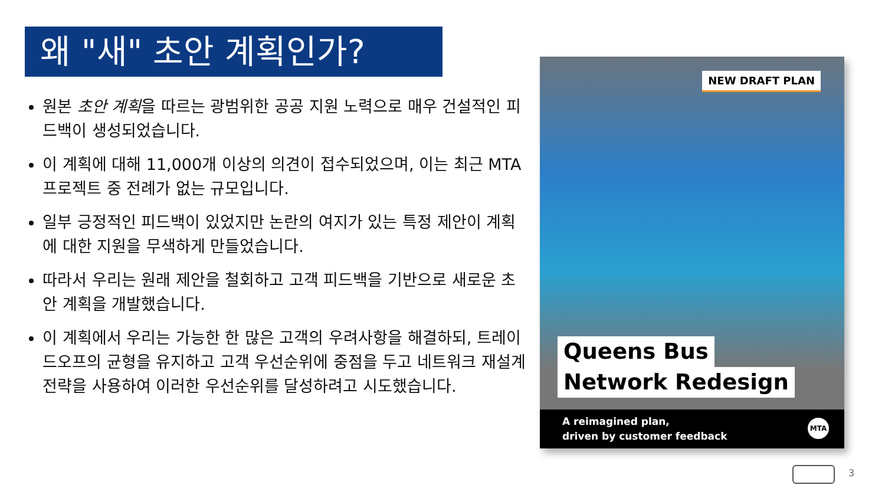왜 "새" 초안 계획인가?
원본 초안 계획을 따르는 광범위한 공공 지원 노력으로 매우 건설적인 피드백이 생성되었습니다.
이 계획에 대해 11,000개 이상의 의견이 접수되었으며, 이는 최근 MTA 프로젝트 중 전례가 없는 규모입니다.
일부 긍정적인 피드백이 있었지만 논란의 여지가 있는 특정 제안이 계획에 대한 지원을 무색하게 만들었습니다.
따라서 우리는 원래 제안을 철회하고 고객 피드백을 기반으로 새로운 초안 계획을 개발했습니다.
이 계획에서 우리는 가능한 한 많은 고객의 우려사항을 해결하되, 트레이드오프의 균형을 유지하고 고객 우선순위에 중점을 두고 네트워크 재설계 전략을 사용하여 이러한 우선순위를 달성하려고 시도했습니다.
NEW DRAFT PLAN
Queens Bus
Network Redesign
A reimagined plan,
driven by customer feedback
MTA
3